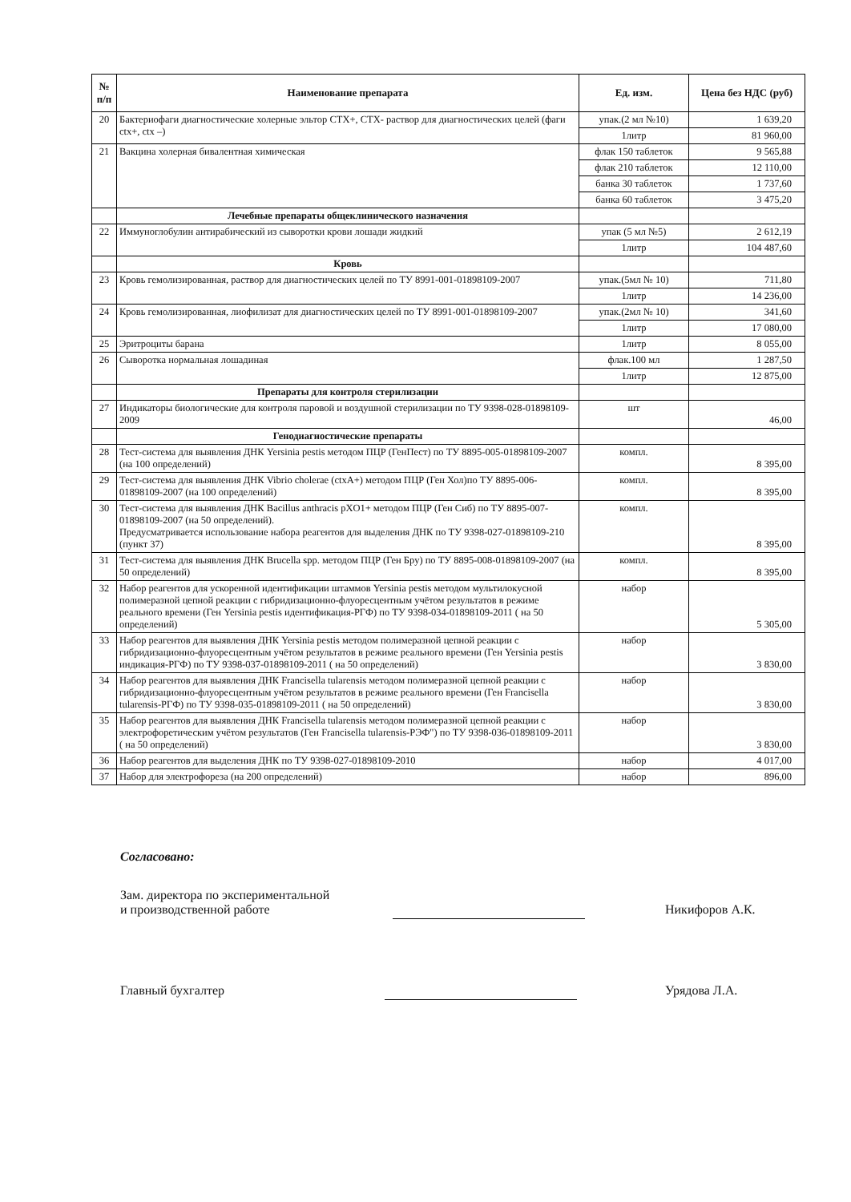| № п/п | Наименование препарата | Ед. изм. | Цена без НДС (руб) |
| --- | --- | --- | --- |
| 20 | Бактериофаги диагностические холерные эльтор СТХ+, СТХ- раствор для диагностических целей (фаги ctx+, ctx –) | упак.(2 мл №10) | 1 639,20 |
| | | 1литр | 81 960,00 |
| 21 | Вакцина холерная бивалентная химическая | флак 150 таблеток | 9 565,88 |
| | | флак 210 таблеток | 12 110,00 |
| | | банка 30 таблеток | 1 737,60 |
| | | банка 60 таблеток | 3 475,20 |
| | Лечебные препараты общеклинического назначения | | |
| 22 | Иммуноглобулин антирабический из сыворотки крови лошади жидкий | упак (5 мл №5) | 2 612,19 |
| | | 1литр | 104 487,60 |
| | Кровь | | |
| 23 | Кровь гемолизированная, раствор для диагностических целей по ТУ 8991-001-01898109-2007 | упак.(5мл № 10) | 711,80 |
| | | 1литр | 14 236,00 |
| 24 | Кровь гемолизированная, лиофилизат для диагностических целей по ТУ 8991-001-01898109-2007 | упак.(2мл № 10) | 341,60 |
| | | 1литр | 17 080,00 |
| 25 | Эритроциты барана | 1литр | 8 055,00 |
| 26 | Сыворотка нормальная лошадиная | флак.100 мл | 1 287,50 |
| | | 1литр | 12 875,00 |
| | Препараты для контроля стерилизации | | |
| 27 | Индикаторы биологические для контроля паровой и воздушной стерилизации по ТУ 9398-028-01898109-2009 | шт | 46,00 |
| | Генодиагностические препараты | | |
| 28 | Тест-система для выявления ДНК Yersinia pestis методом ПЦР (ГенПест) по ТУ 8895-005-01898109-2007 (на 100 определений) | компл. | 8 395,00 |
| 29 | Тест-система для выявления ДНК Vibrio cholerae (ctxA+) методом ПЦР (Ген Хол)по ТУ 8895-006-01898109-2007 (на 100 определений) | компл. | 8 395,00 |
| 30 | Тест-система для выявления ДНК Bacillus anthracis pXO1+ методом ПЦР (Ген Сиб) по ТУ 8895-007-01898109-2007 (на 50 определений). Предусматривается использование набора реагентов для выделения ДНК по ТУ 9398-027-01898109-210 (пункт 37) | компл. | 8 395,00 |
| 31 | Тест-система для выявления ДНК Brucella spp. методом ПЦР (Ген Бру) по ТУ 8895-008-01898109-2007 (на 50 определений) | компл. | 8 395,00 |
| 32 | Набор реагентов для ускоренной идентификации штаммов Yersinia pestis методом мультилокусной полимеразной цепной реакции с гибридизационно-флуоресцентным учётом результатов в режиме реального времени (Ген Yersinia pestis идентификация-РГФ) по ТУ 9398-034-01898109-2011 ( на 50 определений) | набор | 5 305,00 |
| 33 | Набор реагентов для выявления ДНК Yersinia pestis методом полимеразной цепной реакции с гибридизационно-флуоресцентным учётом результатов в режиме реального времени (Ген Yersinia pestis индикация-РГФ) по ТУ 9398-037-01898109-2011 ( на 50 определений) | набор | 3 830,00 |
| 34 | Набор реагентов для выявления ДНК Francisella tularensis методом полимеразной цепной реакции с гибридизационно-флуоресцентным учётом результатов в режиме реального времени (Ген Francisella tularensis-РГФ) по ТУ 9398-035-01898109-2011 ( на 50 определений) | набор | 3 830,00 |
| 35 | Набор реагентов для выявления ДНК Francisella tularensis методом полимеразной цепной реакции с электрофоретическим учётом результатов (Ген Francisella tularensis-РЭФ") по ТУ 9398-036-01898109-2011 ( на 50 определений) | набор | 3 830,00 |
| 36 | Набор реагентов для выделения ДНК по ТУ 9398-027-01898109-2010 | набор | 4 017,00 |
| 37 | Набор для электрофореза (на 200 определений) | набор | 896,00 |
Согласовано:
Зам. директора по экспериментальной
и производственной работе
Никифоров А.К.
Главный бухгалтер Урядова Л.А.